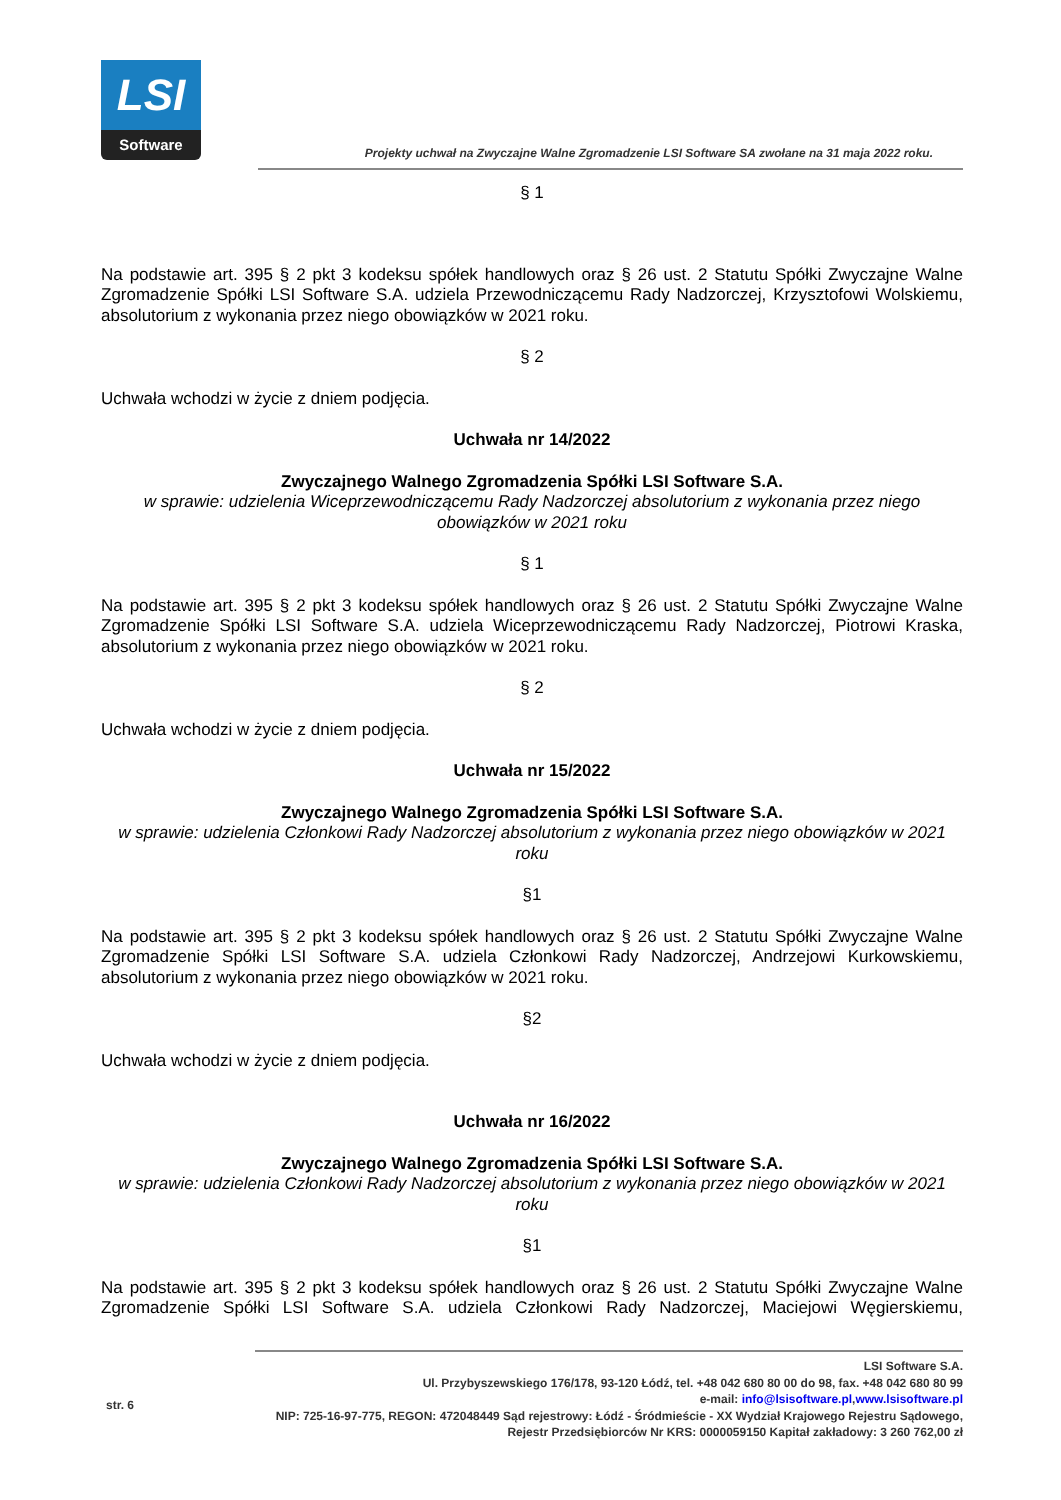LSI
Software
Projekty uchwał na Zwyczajne Walne Zgromadzenie LSI Software SA zwołane na 31 maja 2022 roku.
§ 1
Na podstawie art. 395 § 2 pkt 3 kodeksu spółek handlowych oraz § 26 ust. 2 Statutu Spółki Zwyczajne Walne Zgromadzenie Spółki LSI Software S.A. udziela Przewodniczącemu Rady Nadzorczej, Krzysztofowi Wolskiemu, absolutorium z wykonania przez niego obowiązków w 2021 roku.
§ 2
Uchwała wchodzi w życie z dniem podjęcia.
Uchwała nr 14/2022
Zwyczajnego Walnego Zgromadzenia Spółki LSI Software S.A.
w sprawie: udzielenia Wiceprzewodniczącemu Rady Nadzorczej absolutorium z wykonania przez niego obowiązków w 2021 roku
§ 1
Na podstawie art. 395 § 2 pkt 3 kodeksu spółek handlowych oraz § 26 ust. 2 Statutu Spółki Zwyczajne Walne Zgromadzenie Spółki LSI Software S.A. udziela Wiceprzewodniczącemu Rady Nadzorczej, Piotrowi Kraska, absolutorium z wykonania przez niego obowiązków w 2021 roku.
§ 2
Uchwała wchodzi w życie z dniem podjęcia.
Uchwała nr 15/2022
Zwyczajnego Walnego Zgromadzenia Spółki LSI Software S.A.
w sprawie: udzielenia Członkowi Rady Nadzorczej absolutorium z wykonania przez niego obowiązków w 2021 roku
§1
Na podstawie art. 395 § 2 pkt 3 kodeksu spółek handlowych oraz § 26 ust. 2 Statutu Spółki Zwyczajne Walne Zgromadzenie Spółki LSI Software S.A. udziela Członkowi Rady Nadzorczej, Andrzejowi Kurkowskiemu, absolutorium z wykonania przez niego obowiązków w 2021 roku.
§2
Uchwała wchodzi w życie z dniem podjęcia.
Uchwała nr 16/2022
Zwyczajnego Walnego Zgromadzenia Spółki LSI Software S.A.
w sprawie: udzielenia Członkowi Rady Nadzorczej absolutorium z wykonania przez niego obowiązków w 2021 roku
§1
Na podstawie art. 395 § 2 pkt 3 kodeksu spółek handlowych oraz § 26 ust. 2 Statutu Spółki Zwyczajne Walne Zgromadzenie Spółki LSI Software S.A. udziela Członkowi Rady Nadzorczej, Maciejowi Węgierskiemu,
str. 6
LSI Software S.A.
Ul. Przybyszewskiego 176/178, 93-120 Łódź, tel. +48 042 680 80 00 do 98, fax. +48 042 680 80 99
e-mail: info@lsisoftware.pl,www.lsisoftware.pl
NIP: 725-16-97-775, REGON: 472048449 Sąd rejestrowy: Łódź - Śródmieście - XX Wydział Krajowego Rejestru Sądowego,
Rejestr Przedsiębiorców Nr KRS: 0000059150 Kapitał zakładowy: 3 260 762,00 zł